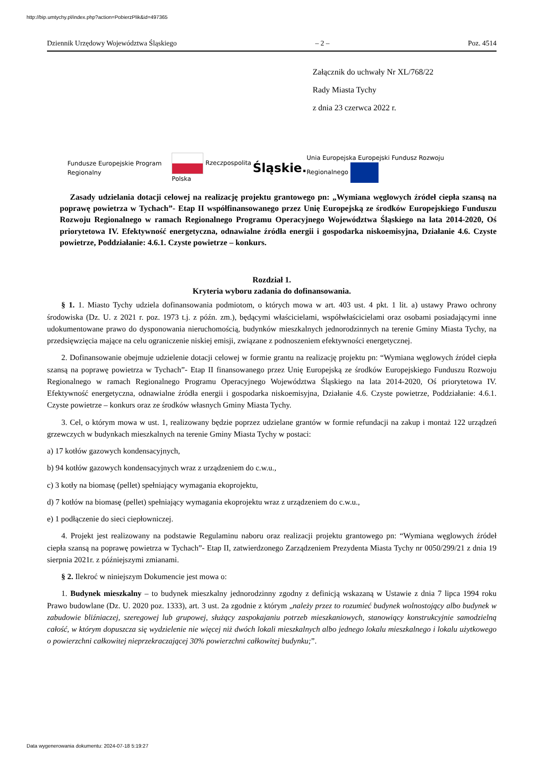http://bip.umtychy.pl/index.php?action=PobierzPlik&id=497365
Dziennik Urzędowy Województwa Śląskiego – 2 – Poz. 4514
Załącznik do uchwały Nr XL/768/22
Rady Miasta Tychy
z dnia 23 czerwca 2022 r.
Fundusze Europejskie Program Regionalny Rzeczpospolita Polska Śląskie. Unia Europejska Europejski Fundusz Rozwoju Regionalnego
Zasady udzielania dotacji celowej na realizację projektu grantowego pn: „Wymiana węglowych źródeł ciepła szansą na poprawę powietrza w Tychach”- Etap II współfinansowanego przez Unię Europejską ze środków Europejskiego Funduszu Rozwoju Regionalnego w ramach Regionalnego Programu Operacyjnego Województwa Śląskiego na lata 2014-2020, Oś priorytetowa IV. Efektywność energetyczna, odnawialne źródła energii i gospodarka niskoemisyjna, Działanie 4.6. Czyste powietrze, Poddziałanie: 4.6.1. Czyste powietrze – konkurs.
Rozdział 1.
Kryteria wyboru zadania do dofinansowania.
§ 1. 1. Miasto Tychy udziela dofinansowania podmiotom, o których mowa w art. 403 ust. 4 pkt. 1 lit. a) ustawy Prawo ochrony środowiska (Dz. U. z 2021 r. poz. 1973 t.j. z późn. zm.), będącymi właścicielami, współwłaścicielami oraz osobami posiadającymi inne udokumentowane prawo do dysponowania nieruchomością, budynków mieszkalnych jednorodzinnych na terenie Gminy Miasta Tychy, na przedsięwzięcia mające na celu ograniczenie niskiej emisji, związane z podnoszeniem efektywności energetycznej.
2. Dofinansowanie obejmuje udzielenie dotacji celowej w formie grantu na realizację projektu pn: “Wymiana węglowych źródeł ciepła szansą na poprawę powietrza w Tychach”- Etap II finansowanego przez Unię Europejską ze środków Europejskiego Funduszu Rozwoju Regionalnego w ramach Regionalnego Programu Operacyjnego Województwa Śląskiego na lata 2014-2020, Oś priorytetowa IV. Efektywność energetyczna, odnawialne źródła energii i gospodarka niskoemisyjna, Działanie 4.6. Czyste powietrze, Poddziałanie: 4.6.1. Czyste powietrze – konkurs oraz ze środków własnych Gminy Miasta Tychy.
3. Cel, o którym mowa w ust. 1, realizowany będzie poprzez udzielane grantów w formie refundacji na zakup i montaż 122 urządzeń grzewczych w budynkach mieszkalnych na terenie Gminy Miasta Tychy w postaci:
a) 17 kotłów gazowych kondensacyjnych,
b) 94 kotłów gazowych kondensacyjnych wraz z urządzeniem do c.w.u.,
c) 3 kotły na biomasę (pellet) spełniający wymagania ekoprojektu,
d) 7 kotłów na biomasę (pellet) spełniający wymagania ekoprojektu wraz z urządzeniem do c.w.u.,
e) 1 podłączenie do sieci ciepłowniczej.
4. Projekt jest realizowany na podstawie Regulaminu naboru oraz realizacji projektu grantowego pn: “Wymiana węglowych źródeł ciepła szansą na poprawę powietrza w Tychach”- Etap II, zatwierdzonego Zarządzeniem Prezydenta Miasta Tychy nr 0050/299/21 z dnia 19 sierpnia 2021r. z późniejszymi zmianami.
§ 2. Ilekroć w niniejszym Dokumencie jest mowa o:
1. Budynek mieszkalny – to budynek mieszkalny jednorodzinny zgodny z definicją wskazaną w Ustawie z dnia 7 lipca 1994 roku Prawo budowlane (Dz. U. 2020 poz. 1333), art. 3 ust. 2a zgodnie z którym „należy przez to rozumieć budynek wolnostojący albo budynek w zabudowie bliźniaczej, szeregowej lub grupowej, służący zaspokajaniu potrzeb mieszkaniowych, stanowiący konstrukcyjnie samodzielną całość, w którym dopuszcza się wydzielenie nie więcej niż dwóch lokali mieszkalnych albo jednego lokalu mieszkalnego i lokalu użytkowego o powierzchni całkowitej nieprzekraczającej 30% powierzchni całkowitej budynku;”.
Data wygenerowania dokumentu: 2024-07-18 5:19:27